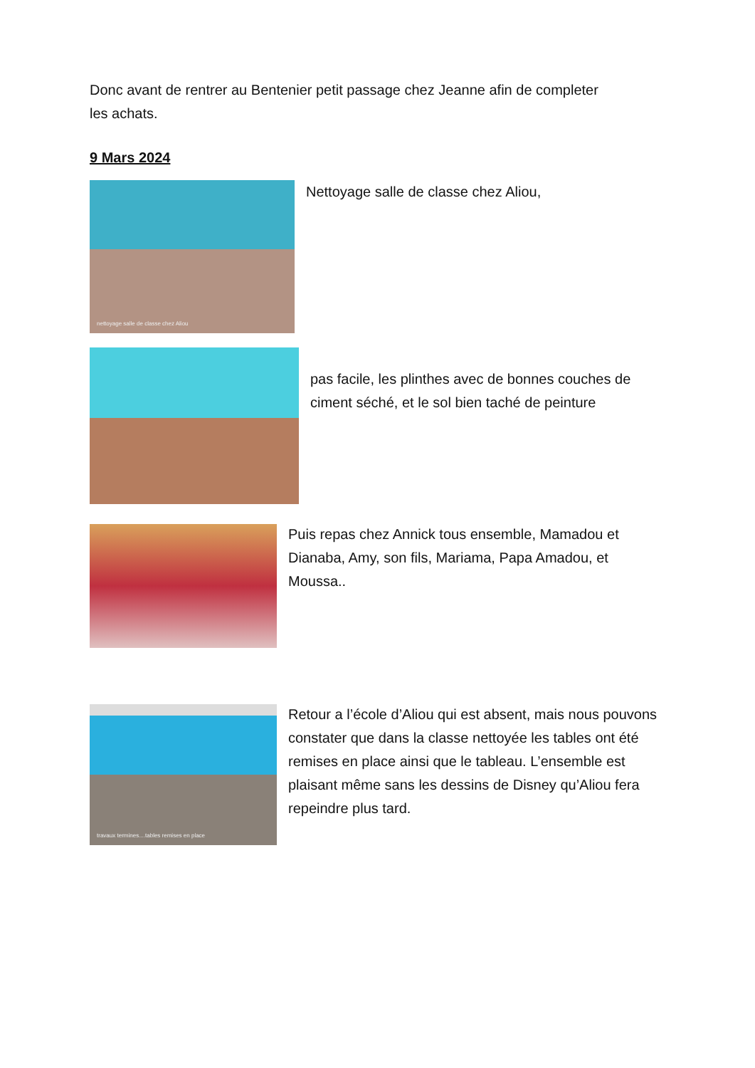Donc avant de rentrer au Bentenier petit passage chez Jeanne afin de completer les achats.
9 Mars 2024
nettoyage salle de classe chez Aliou
Nettoyage salle de classe chez Aliou,
pas facile, les plinthes avec de bonnes couches de ciment séché, et le sol bien taché de peinture
Puis repas chez Annick tous ensemble, Mamadou et Dianaba, Amy, son fils, Mariama, Papa Amadou, et Moussa..
travaux termines....tables remises en place
Retour a l’école d’Aliou qui est absent, mais nous pouvons constater que dans la classe nettoyée les tables ont été remises en place ainsi que le tableau. L’ensemble est plaisant même sans les dessins de Disney qu’Aliou fera repeindre plus tard.